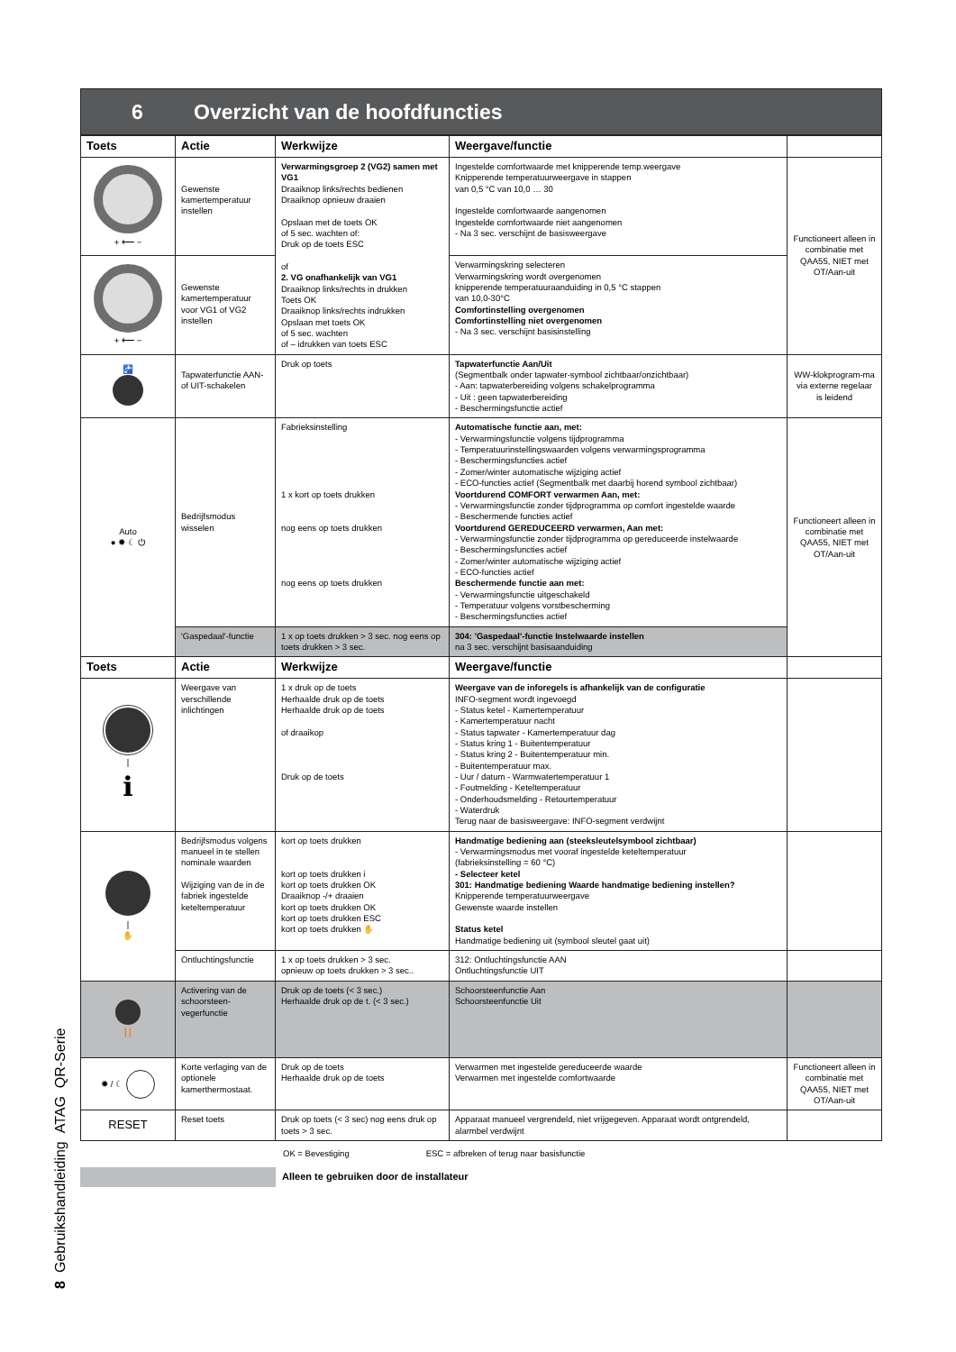8 Gebruikshandleiding ATAG QR-Serie
6 Overzicht van de hoofdfuncties
| Toets | Actie | Werkwijze | Weergave/functie | |
| --- | --- | --- | --- | --- |
| + ⟵ − | Gewenste kamertemperatuur instellen | Verwarmingsgroep 2 (VG2) samen met VG1 Draaiknop links/rechts bedienen Draaiknop opnieuw draaien Opslaan met de toets OK of 5 sec. wachten of: Druk op de toets ESC of 2. VG onafhankelijk van VG1 Draaiknop links/rechts in drukken Toets OK Draaiknop links/rechts indrukken Opslaan met toets OK of 5 sec. wachten of – idrukken van toets ESC | Ingestelde comfortwaarde met knipperende temp.weergave Knipperende temperatuurweergave in stappen van 0,5 °C van 10,0 … 30 Ingestelde comfortwaarde aangenomen Ingestelde comfortwaarde niet aangenomen - Na 3 sec. verschijnt de basisweergave | Functioneert alleen in combinatie met QAA55, NIET met OT/Aan-uit |
| + ⟵ − | Gewenste kamertemperatuur voor VG1 of VG2 instellen | | Verwarmingskring selecteren Verwarmingskring wordt overgenomen knipperende temperatuuraanduiding in 0,5 °C stappen van 10,0-30°C Comfortinstelling overgenomen Comfortinstelling niet overgenomen - Na 3 sec. verschijnt basisinstelling | |
| 🚰 | Tapwaterfunctie AAN- of UIT-schakelen | Druk op toets | Tapwaterfunctie Aan/Uit (Segmentbalk onder tapwater-symbool zichtbaar/onzichtbaar) - Aan: tapwaterbereiding volgens schakelprogramma - Uit : geen tapwaterbereiding - Beschermingsfunctie actief | WW-klokprogram-ma via externe regelaar is leidend |
| Auto ● ✹ ☾ ⏻ | Bedrijfsmodus wisselen | Fabrieksinstelling 1 x kort op toets drukken nog eens op toets drukken nog eens op toets drukken | Automatische functie aan, met: - Verwarmingsfunctie volgens tijdprogramma - Temperatuurinstellingswaarden volgens verwarmingsprogramma - Beschermingsfuncties actief - Zomer/winter automatische wijziging actief - ECO-functies actief (Segmentbalk met daarbij horend symbool zichtbaar) Voortdurend COMFORT verwarmen Aan, met: - Verwarmingsfunctie zonder tijdprogramma op comfort ingestelde waarde - Beschermende functies actief Voortdurend GEREDUCEERD verwarmen, Aan met: - Verwarmingsfunctie zonder tijdprogramma op gereduceerde instelwaarde - Beschermingsfuncties actief - Zomer/winter automatische wijziging actief - ECO-functies actief Beschermende functie aan met: - Verwarmingsfunctie uitgeschakeld - Temperatuur volgens vorstbescherming - Beschermingsfuncties actief | Functioneert alleen in combinatie met QAA55, NIET met OT/Aan-uit |
| | 'Gaspedaal'-functie | 1 x op toets drukken > 3 sec. nog eens op toets drukken > 3 sec. | 304: 'Gaspedaal'-functie Instelwaarde instellen na 3 sec. verschijnt basisaanduiding | |
| Toets | Actie | Werkwijze | Weergave/functie | |
| / i | Weergave van verschillende inlichtingen | 1 x druk op de toets Herhaalde druk op de toets Herhaalde druk op de toets of draaikop Druk op de toets | Weergave van de inforegels is afhankelijk van de configuratie INFO-segment wordt ingevoegd - Status ketel - Kamertemperatuur - Kamertemperatuur nacht - Status tapwater - Kamertemperatuur dag - Status kring 1 - Buitentemperatuur - Status kring 2 - Buitentemperatuur min. - Buitentemperatuur max. - Uur / datum - Warmwatertemperatuur 1 - Foutmelding - Keteltemperatuur - Onderhoudsmelding - Retourtemperatuur - Waterdruk Terug naar de basisweergave: INFO-segment verdwijnt | |
| / ✋ | Bedrijfsmodus volgens manueel in te stellen nominale waarden Wijziging van de in de fabriek ingestelde keteltemperatuur | kort op toets drukken kort op toets drukken i kort op toets drukken OK Draaiknop -/+ draaien kort op toets drukken OK kort op toets drukken ESC kort op toets drukken ✋ | Handmatige bediening aan (steeksleutelsymbool zichtbaar) - Verwarmingsmodus met vooraf ingestelde keteltemperatuur (fabrieksinstelling = 60 °C) - Selecteer ketel 301: Handmatige bediening Waarde handmatige bediening instellen? Knipperende temperatuurweergave Gewenste waarde instellen Status ketel Handmatige bediening uit (symbool sleutel gaat uit) | |
| | Ontluchtingsfunctie | 1 x op toets drukken > 3 sec. opnieuw op toets drukken > 3 sec.. | 312: Ontluchtingsfunctie AAN Ontluchtingsfunctie UIT | |
| 🪜 | Activering van de schoorsteen-vegerfunctie | Druk op de toets (< 3 sec.) Herhaalde druk op de t. (< 3 sec.) | Schoorsteenfunctie Aan Schoorsteenfunctie Uit | |
| ✹ / ☾ | Korte verlaging van de optionele kamerthermostaat. | Druk op de toets Herhaalde druk op de toets | Verwarmen met ingestelde gereduceerde waarde Verwarmen met ingestelde comfortwaarde | Functioneert alleen in combinatie met QAA55, NIET met OT/Aan-uit |
| RESET | Reset toets | Druk op toets (< 3 sec) nog eens druk op toets > 3 sec. | Apparaat manueel vergrendeld, niet vrijgegeven. Apparaat wordt ontgrendeld, alarmbel verdwijnt | |
OK = Bevestiging ESC = afbreken of terug naar basisfunctie
Alleen te gebruiken door de installateur